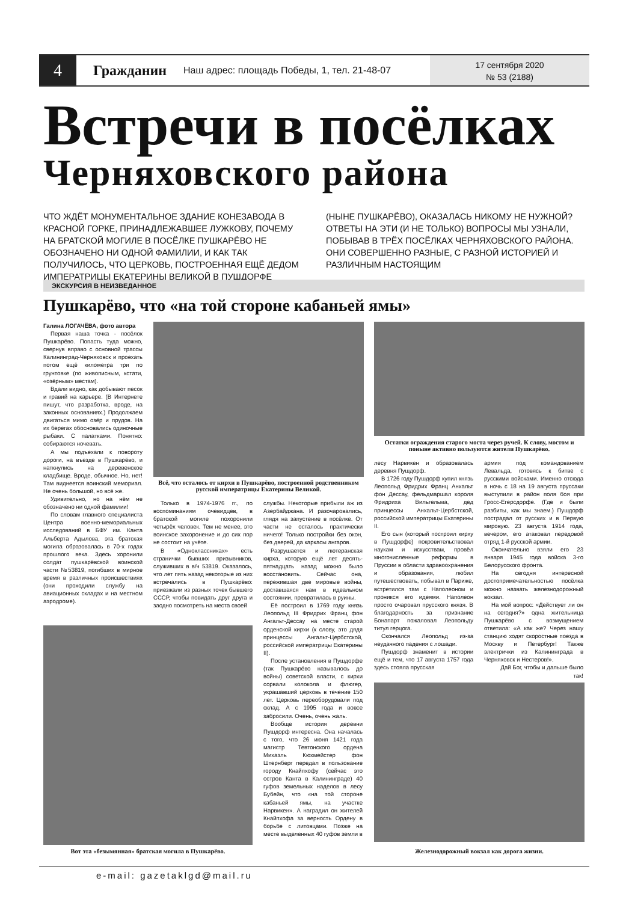4
Гражданин
Наш адрес: площадь Победы, 1, тел. 21-48-07
17 сентября 2020
№ 53 (2188)
Встречи в посёлках
Черняховского района
ЧТО ЖДЁТ МОНУМЕНТАЛЬНОЕ ЗДАНИЕ КОНЕЗАВОДА В КРАСНОЙ ГОРКЕ, ПРИНАДЛЕЖАВШЕЕ ЛУЖКОВУ, ПОЧЕМУ НА БРАТСКОЙ МОГИЛЕ В ПОСЁЛКЕ ПУШКАРЁВО НЕ ОБОЗНАЧЕНО НИ ОДНОЙ ФАМИЛИИ, И КАК ТАК ПОЛУЧИЛОСЬ, ЧТО ЦЕРКОВЬ, ПОСТРОЕННАЯ ЕЩЁ ДЕДОМ ИМПЕРАТРИЦЫ ЕКАТЕРИНЫ ВЕЛИКОЙ В ПУШДОРФЕ (НЫНЕ ПУШКАРЁВО), ОКАЗАЛАСЬ НИКОМУ НЕ НУЖНОЙ? ОТВЕТЫ НА ЭТИ (И НЕ ТОЛЬКО) ВОПРОСЫ МЫ УЗНАЛИ, ПОБЫВАВ В ТРЁХ ПОСЁЛКАХ ЧЕРНЯХОВСКОГО РАЙОНА. ОНИ СОВЕРШЕННО РАЗНЫЕ, С РАЗНОЙ ИСТОРИЕЙ И РАЗЛИЧНЫМ НАСТОЯЩИМ
ЭКСКУРСИЯ В НЕИЗВЕДАННОЕ
Пушкарёво, что «на той стороне кабаньей ямы»
Галина ЛОГАЧЁВА, фото автора
Первая наша точка - посёлок Пушкарёво. Попасть туда можно, свернув вправо с основной трассы Калининград-Черняховск и проехать потом ещё километра три по грунтовке (по живописным, кстати, «озёрным» местам).
Вдали видно, как добывают песок и гравий на карьере. (В Интернете пишут, что разработка, вроде, на законных основаниях.) Продолжаем двигаться мимо озёр и прудов. На их берегах обосновались одиночные рыбаки. С палатками. Понятно: собираются ночевать.
А мы подъехали к повороту дороги, на въезде в Пушкарёво, и наткнулись на деревенское кладбище. Вроде, обычное. Но, нет! Там виднеется воинский мемориал. Не очень большой, но всё же.
Удивительно, но на нём не обозначено ни одной фамилии!
По словам главного специалиста Центра военно-мемориальных исследований в БФУ им. Канта Альберта Адылова, эта братская могила образовалась в 70-х годах прошлого века. Здесь хоронили солдат пушкарёвской воинской части №53819, погибших в мирное время в различных происшествиях (они проходили службу на авиационных складах и на местном аэродроме).
Всё, что осталось от кирхи в Пушкарёво, построенной родственником русской императрицы Екатерины Великой.
Только в 1974-1976 гг., по воспоминаниям очевидцев, в братской могиле похоронили четырёх человек. Тем не менее, это воинское захоронение и до сих пор не состоит на учёте.
В «Одноклассниках» есть странички бывших призывников, служивших в в/ч 53819. Оказалось, что лет пять назад некоторые из них встречались в Пушкарёво: приезжали из разных точек бывшего СССР, чтобы повидать друг друга и заодно посмотреть на места своей
службы. Некоторые прибыли аж из Азербайджана. И разочаровались, глядя на запустение в посёлке. От части не осталось практически ничего! Только постройки без окон, без дверей, да каркасы ангаров.
Разрушается и лютеранская кирха, которую ещё лет десять-пятнадцать назад можно было восстановить. Сейчас она, пережившая две мировые войны, доставшаяся нам в идеальном состоянии, превратилась в руины.
Её построил в 1769 году князь Леопольд III Фридрих Франц фон Ангальт-Дессау на месте старой орденской кирхи (к слову, это дядя принцессы Ангальт-Цербстской, российской императрицы Екатерины II).
После установления в Пушдорфе (так Пушкарёво называлось до войны) советской власти, с кирхи сорвали колокола и флюгер, украшавший церковь в течение 150 лет. Церковь переоборудовали под склад. А с 1995 года и вовсе забросили. Очень, очень жаль.
Вообще история деревни Пушдорф интересна. Она началась с того, что 26 июня 1421 года магистр Тевтонского ордена Михаэль Кюхмейстер фон Штернберг передал в пользование городу Кнайпхофу (сейчас это остров Канта в Калининграде) 40 гуфов земельных наделов в лесу Бубейн, что «на той стороне кабаньей ямы, на участке Нарвикен». А наградил он жителей Кнайпхофа за верность Ордену в борьбе с литовцами. Позже на месте выделенных 40 гуфов земли в
Вот эта «безымянная» братская могила в Пушкарёво.
Остатки ограждения старого моста через ручей. К слову, мостом и поныне активно пользуются жители Пушкарёво.
лесу Нарвикен и образовалась деревня Пушдорф.
В 1726 году Пушдорф купил князь Леопольд Фридрих Франц Анхальт фон Дессау, фельдмаршал короля Фридриха Вильгельма, дед принцессы Анхальт-Цербстской, российской императрицы Екатерины II.
Его сын (который построил кирху в Пушдорфе) покровительствовал наукам и искусствам, провёл многочисленные реформы в Пруссии в области здравоохранения и образования, любил путешествовать, побывал в Париже, встретился там с Наполеоном и проникся его идеями. Наполеон просто очаровал прусского князя. В благодарность за признание Бонапарт пожаловал Леопольду титул герцога.
Скончался Леопольд из-за неудачного падения с лошади.
Пушдорф знаменит в истории ещё и тем, что 17 августа 1757 года здесь стояла прусская
армия под командованием Левальда, готовясь к битве с русскими войсками. Именно отсюда в ночь с 18 на 19 августа пруссаки выступили в район поля боя при Гросс-Егерсдорфе. (Где и были разбиты, как мы знаем.) Пушдорф пострадал от русских и в Первую мировую. 23 августа 1914 года, вечером, его атаковал передовой отряд 1-й русской армии.
Окончательно взяли его 23 января 1945 года войска 3-го Белорусского фронта.
На сегодня интересной достопримечательностью посёлка можно назвать железнодорожный вокзал.
На мой вопрос: «Действует ли он на сегодня?» одна жительница Пушкарёво с возмущением ответила: «А как же? Через нашу станцию ходят скоростные поезда в Москву и Петербург! Также электрички из Калининграда в Черняховск и Нестеров!».
Дай Бог, чтобы и дальше было так!
Железнодорожный вокзал как дорога жизни.
e-mail: gazetaklgd@mail.ru